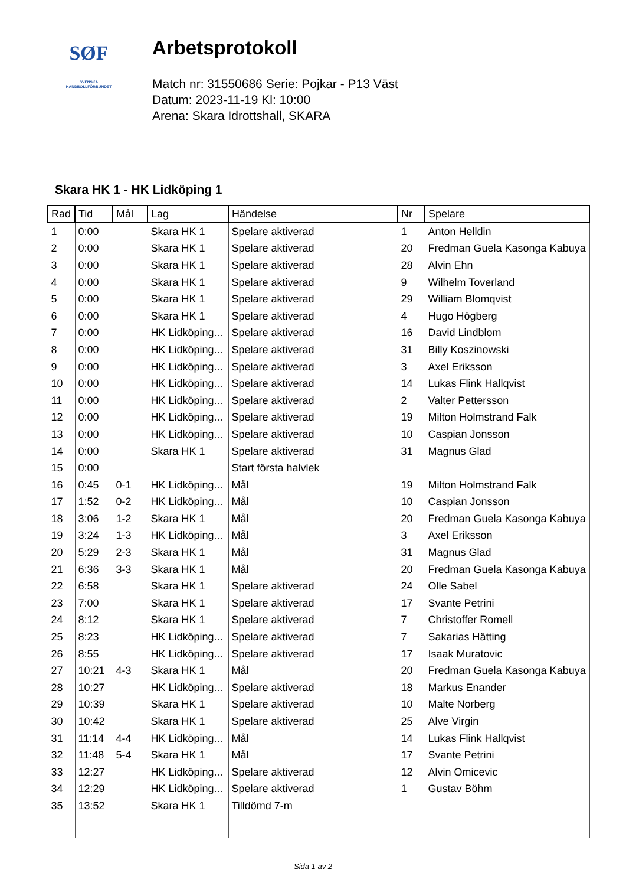SØF
SVENSKA
HANDBOLLFÖRBUNDET
Arbetsprotokoll
Match nr: 31550686 Serie: Pojkar - P13 Väst
Datum: 2023-11-19 Kl: 10:00
Arena: Skara Idrottshall, SKARA
Skara HK 1 - HK Lidköping 1
| Rad | Tid | Mål | Lag | Händelse | Nr | Spelare |
| --- | --- | --- | --- | --- | --- | --- |
| 1 | 0:00 | | Skara HK 1 | Spelare aktiverad | 1 | Anton Helldin |
| 2 | 0:00 | | Skara HK 1 | Spelare aktiverad | 20 | Fredman Guela Kasonga Kabuya |
| 3 | 0:00 | | Skara HK 1 | Spelare aktiverad | 28 | Alvin Ehn |
| 4 | 0:00 | | Skara HK 1 | Spelare aktiverad | 9 | Wilhelm Toverland |
| 5 | 0:00 | | Skara HK 1 | Spelare aktiverad | 29 | William Blomqvist |
| 6 | 0:00 | | Skara HK 1 | Spelare aktiverad | 4 | Hugo Högberg |
| 7 | 0:00 | | HK Lidköping... | Spelare aktiverad | 16 | David Lindblom |
| 8 | 0:00 | | HK Lidköping... | Spelare aktiverad | 31 | Billy Koszinowski |
| 9 | 0:00 | | HK Lidköping... | Spelare aktiverad | 3 | Axel Eriksson |
| 10 | 0:00 | | HK Lidköping... | Spelare aktiverad | 14 | Lukas Flink Hallqvist |
| 11 | 0:00 | | HK Lidköping... | Spelare aktiverad | 2 | Valter Pettersson |
| 12 | 0:00 | | HK Lidköping... | Spelare aktiverad | 19 | Milton Holmstrand Falk |
| 13 | 0:00 | | HK Lidköping... | Spelare aktiverad | 10 | Caspian Jonsson |
| 14 | 0:00 | | Skara HK 1 | Spelare aktiverad | 31 | Magnus Glad |
| 15 | 0:00 | | | Start första halvlek | | |
| 16 | 0:45 | 0-1 | HK Lidköping... | Mål | 19 | Milton Holmstrand Falk |
| 17 | 1:52 | 0-2 | HK Lidköping... | Mål | 10 | Caspian Jonsson |
| 18 | 3:06 | 1-2 | Skara HK 1 | Mål | 20 | Fredman Guela Kasonga Kabuya |
| 19 | 3:24 | 1-3 | HK Lidköping... | Mål | 3 | Axel Eriksson |
| 20 | 5:29 | 2-3 | Skara HK 1 | Mål | 31 | Magnus Glad |
| 21 | 6:36 | 3-3 | Skara HK 1 | Mål | 20 | Fredman Guela Kasonga Kabuya |
| 22 | 6:58 | | Skara HK 1 | Spelare aktiverad | 24 | Olle Sabel |
| 23 | 7:00 | | Skara HK 1 | Spelare aktiverad | 17 | Svante Petrini |
| 24 | 8:12 | | Skara HK 1 | Spelare aktiverad | 7 | Christoffer Romell |
| 25 | 8:23 | | HK Lidköping... | Spelare aktiverad | 7 | Sakarias Hätting |
| 26 | 8:55 | | HK Lidköping... | Spelare aktiverad | 17 | Isaak Muratovic |
| 27 | 10:21 | 4-3 | Skara HK 1 | Mål | 20 | Fredman Guela Kasonga Kabuya |
| 28 | 10:27 | | HK Lidköping... | Spelare aktiverad | 18 | Markus Enander |
| 29 | 10:39 | | Skara HK 1 | Spelare aktiverad | 10 | Malte Norberg |
| 30 | 10:42 | | Skara HK 1 | Spelare aktiverad | 25 | Alve Virgin |
| 31 | 11:14 | 4-4 | HK Lidköping... | Mål | 14 | Lukas Flink Hallqvist |
| 32 | 11:48 | 5-4 | Skara HK 1 | Mål | 17 | Svante Petrini |
| 33 | 12:27 | | HK Lidköping... | Spelare aktiverad | 12 | Alvin Omicevic |
| 34 | 12:29 | | HK Lidköping... | Spelare aktiverad | 1 | Gustav Böhm |
| 35 | 13:52 | | Skara HK 1 | Tilldömd 7-m | | |
Sida 1 av 2